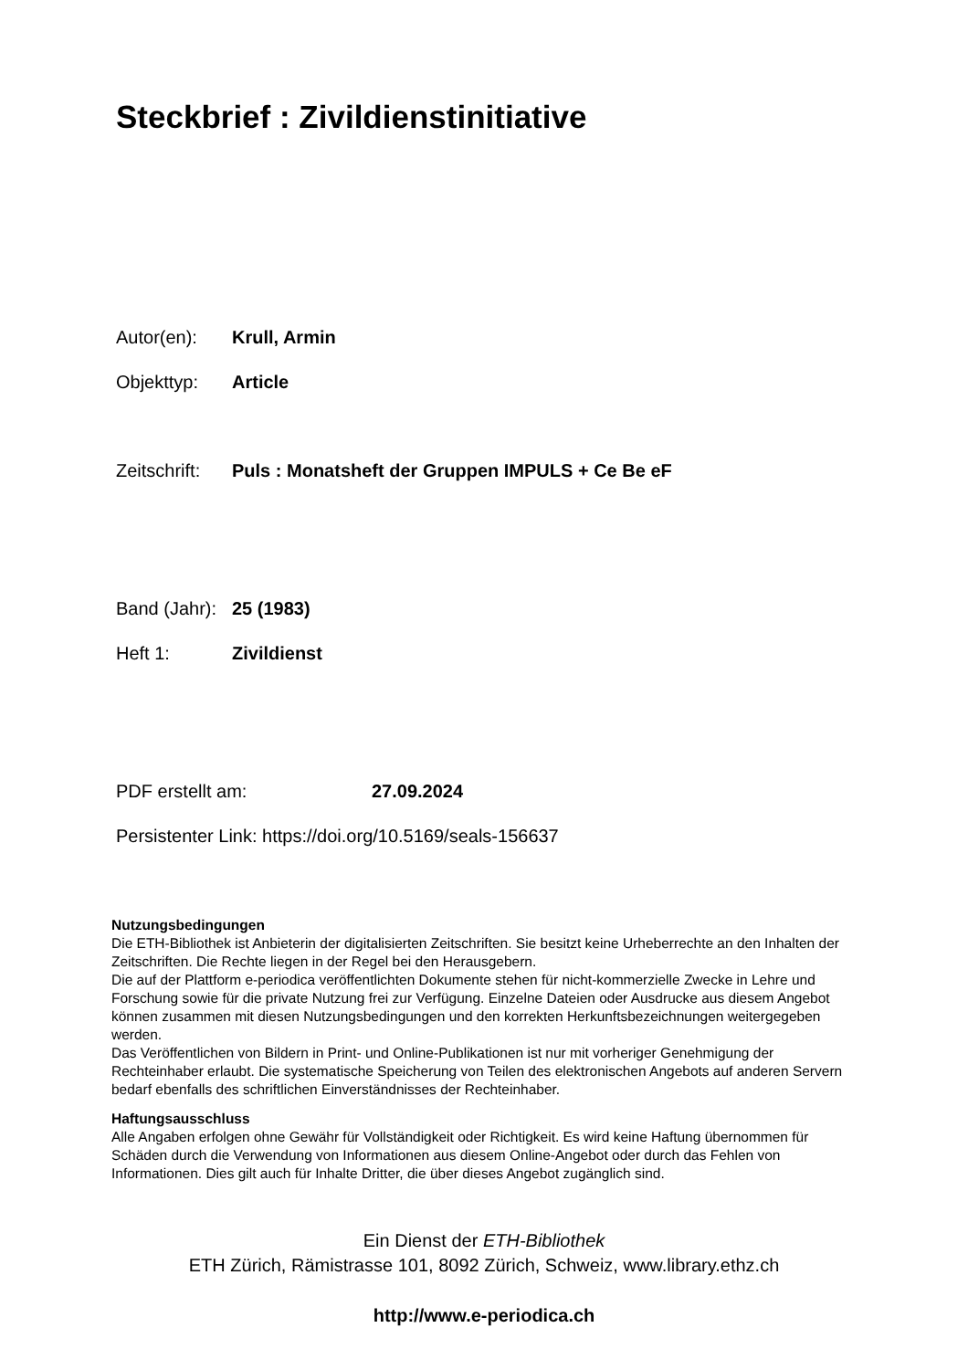Steckbrief : Zivildienstinitiative
Autor(en): Krull, Armin
Objekttyp: Article
Zeitschrift: Puls : Monatsheft der Gruppen IMPULS + Ce Be eF
Band (Jahr): 25 (1983)
Heft 1: Zivildienst
PDF erstellt am: 27.09.2024
Persistenter Link: https://doi.org/10.5169/seals-156637
Nutzungsbedingungen
Die ETH-Bibliothek ist Anbieterin der digitalisierten Zeitschriften. Sie besitzt keine Urheberrechte an den Inhalten der Zeitschriften. Die Rechte liegen in der Regel bei den Herausgebern.
Die auf der Plattform e-periodica veröffentlichten Dokumente stehen für nicht-kommerzielle Zwecke in Lehre und Forschung sowie für die private Nutzung frei zur Verfügung. Einzelne Dateien oder Ausdrucke aus diesem Angebot können zusammen mit diesen Nutzungsbedingungen und den korrekten Herkunftsbezeichnungen weitergegeben werden.
Das Veröffentlichen von Bildern in Print- und Online-Publikationen ist nur mit vorheriger Genehmigung der Rechteinhaber erlaubt. Die systematische Speicherung von Teilen des elektronischen Angebots auf anderen Servern bedarf ebenfalls des schriftlichen Einverständnisses der Rechteinhaber.
Haftungsausschluss
Alle Angaben erfolgen ohne Gewähr für Vollständigkeit oder Richtigkeit. Es wird keine Haftung übernommen für Schäden durch die Verwendung von Informationen aus diesem Online-Angebot oder durch das Fehlen von Informationen. Dies gilt auch für Inhalte Dritter, die über dieses Angebot zugänglich sind.
Ein Dienst der ETH-Bibliothek
ETH Zürich, Rämistrasse 101, 8092 Zürich, Schweiz, www.library.ethz.ch
http://www.e-periodica.ch